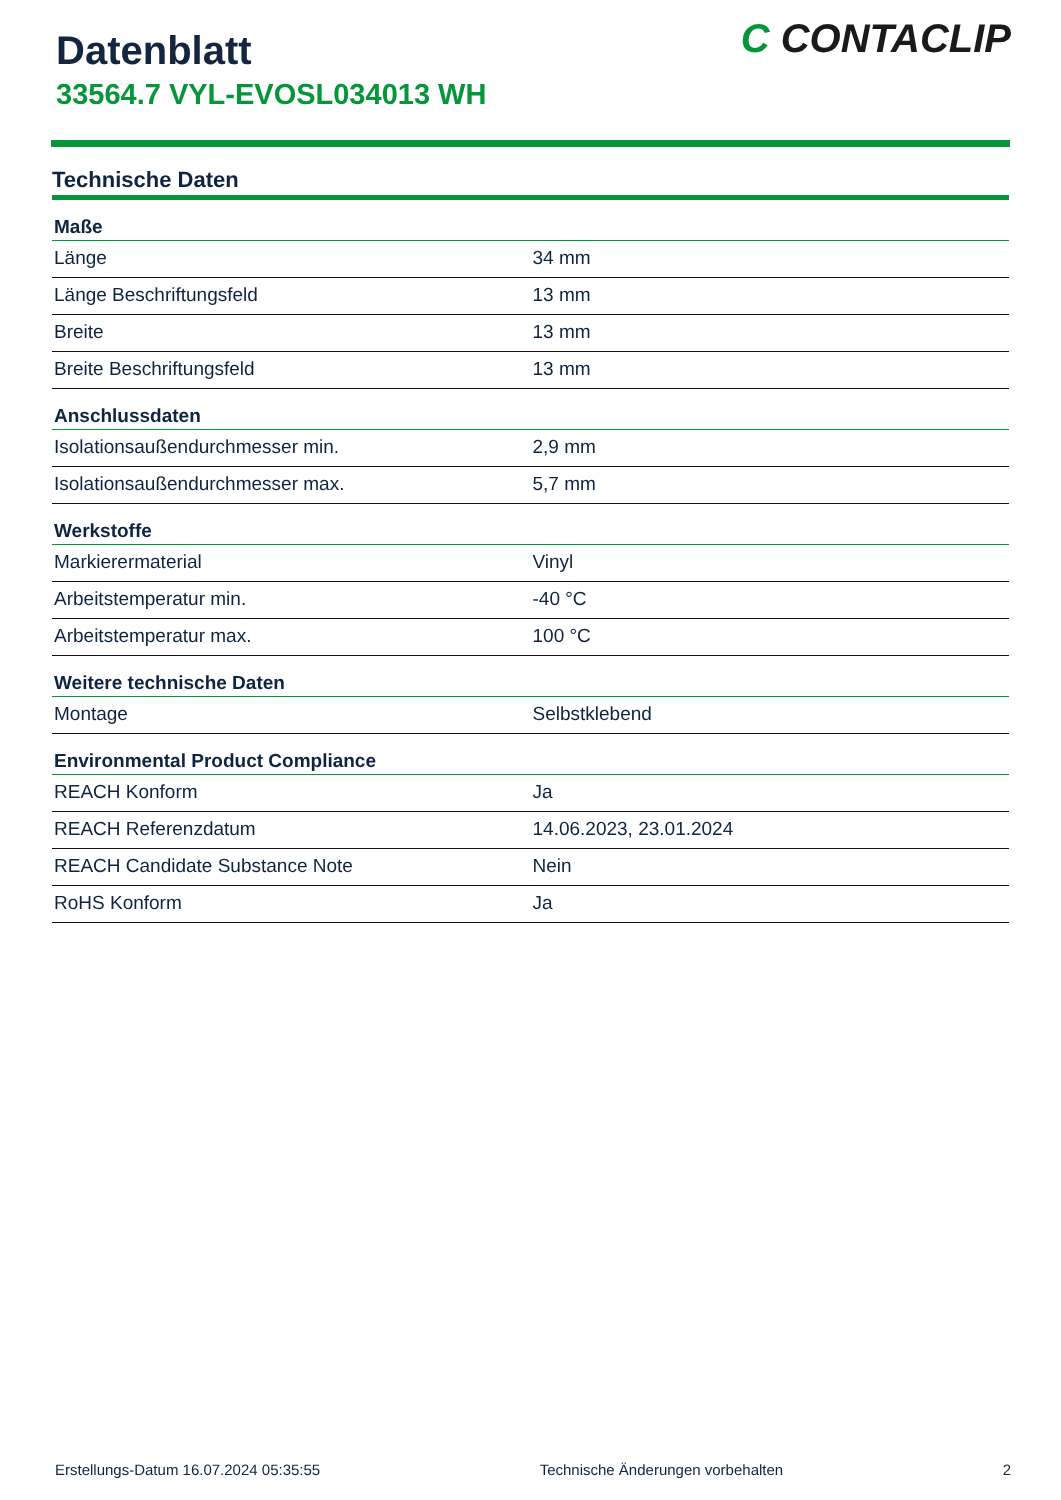Datenblatt
33564.7 VYL-EVOSL034013 WH
C CONTACLIP
Technische Daten
| Maße | |
| --- | --- |
| Länge | 34 mm |
| Länge Beschriftungsfeld | 13 mm |
| Breite | 13 mm |
| Breite Beschriftungsfeld | 13 mm |
| Anschlussdaten | |
| Isolationsaußendurchmesser min. | 2,9 mm |
| Isolationsaußendurchmesser max. | 5,7 mm |
| Werkstoffe | |
| Markierermaterial | Vinyl |
| Arbeitstemperatur min. | -40 °C |
| Arbeitstemperatur max. | 100 °C |
| Weitere technische Daten | |
| Montage | Selbstklebend |
| Environmental Product Compliance | |
| REACH Konform | Ja |
| REACH Referenzdatum | 14.06.2023, 23.01.2024 |
| REACH Candidate Substance Note | Nein |
| RoHS Konform | Ja |
Erstellungs-Datum 16.07.2024 05:35:55 Technische Änderungen vorbehalten 2